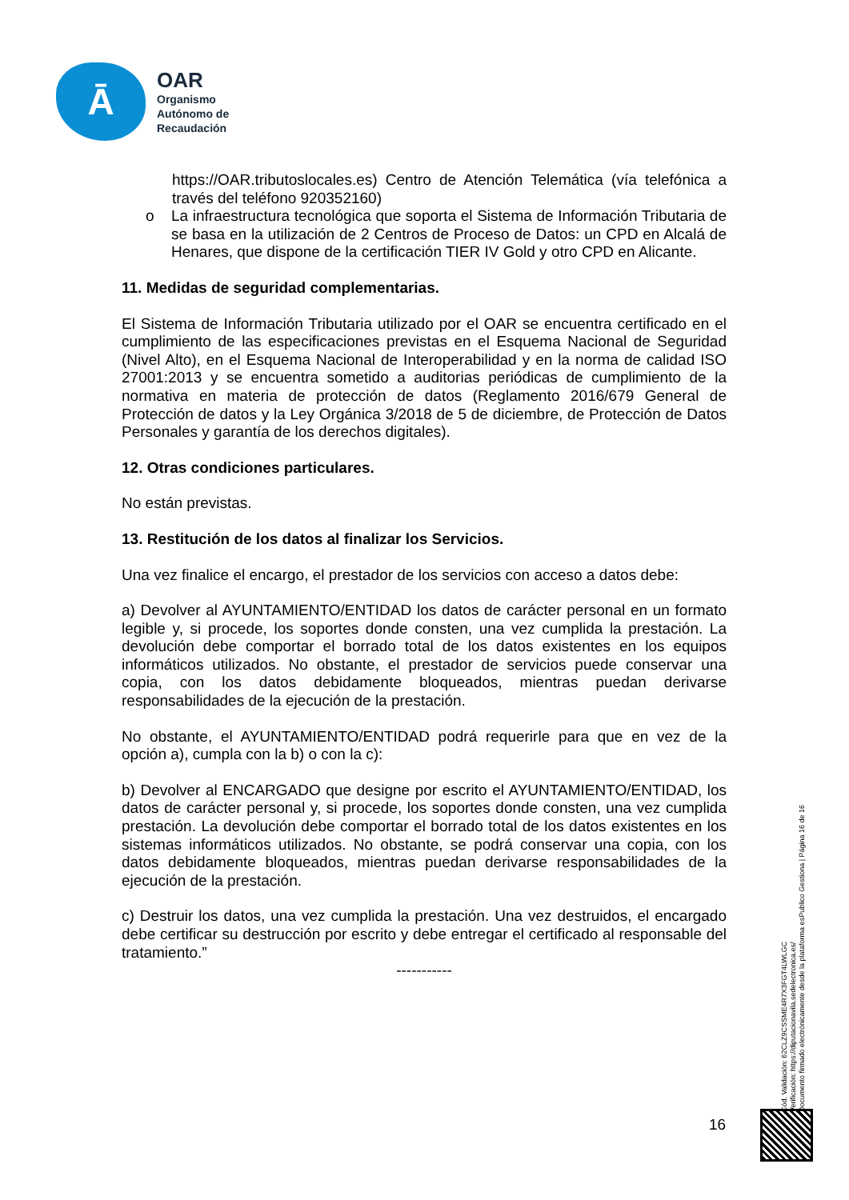Ā
OAR
Organismo
Autónomo de
Recaudación
https://OAR.tributoslocales.es) Centro de Atención Telemática (vía telefónica a través del teléfono 920352160)
o La infraestructura tecnológica que soporta el Sistema de Información Tributaria de se basa en la utilización de 2 Centros de Proceso de Datos: un CPD en Alcalá de Henares, que dispone de la certificación TIER IV Gold y otro CPD en Alicante.
11. Medidas de seguridad complementarias.
El Sistema de Información Tributaria utilizado por el OAR se encuentra certificado en el cumplimiento de las especificaciones previstas en el Esquema Nacional de Seguridad (Nivel Alto), en el Esquema Nacional de Interoperabilidad y en la norma de calidad ISO 27001:2013 y se encuentra sometido a auditorias periódicas de cumplimiento de la normativa en materia de protección de datos (Reglamento 2016/679 General de Protección de datos y la Ley Orgánica 3/2018 de 5 de diciembre, de Protección de Datos Personales y garantía de los derechos digitales).
12. Otras condiciones particulares.
No están previstas.
13. Restitución de los datos al finalizar los Servicios.
Una vez finalice el encargo, el prestador de los servicios con acceso a datos debe:
a) Devolver al AYUNTAMIENTO/ENTIDAD los datos de carácter personal en un formato legible y, si procede, los soportes donde consten, una vez cumplida la prestación. La devolución debe comportar el borrado total de los datos existentes en los equipos informáticos utilizados. No obstante, el prestador de servicios puede conservar una copia, con los datos debidamente bloqueados, mientras puedan derivarse responsabilidades de la ejecución de la prestación.
No obstante, el AYUNTAMIENTO/ENTIDAD podrá requerirle para que en vez de la opción a), cumpla con la b) o con la c):
b) Devolver al ENCARGADO que designe por escrito el AYUNTAMIENTO/ENTIDAD, los datos de carácter personal y, si procede, los soportes donde consten, una vez cumplida prestación. La devolución debe comportar el borrado total de los datos existentes en los sistemas informáticos utilizados. No obstante, se podrá conservar una copia, con los datos debidamente bloqueados, mientras puedan derivarse responsabilidades de la ejecución de la prestación.
c) Destruir los datos, una vez cumplida la prestación. Una vez destruidos, el encargado debe certificar su destrucción por escrito y debe entregar el certificado al responsable del tratamiento.”
-----------
Cód. Validación: 62CLZ9CSSME4R7X3FGT4LWLGC
Verificación: https://diputacionavila.sedelectronica.es/
Documento firmado electrónicamente desde la plataforma esPublico Gestiona | Página 16 de 16
16